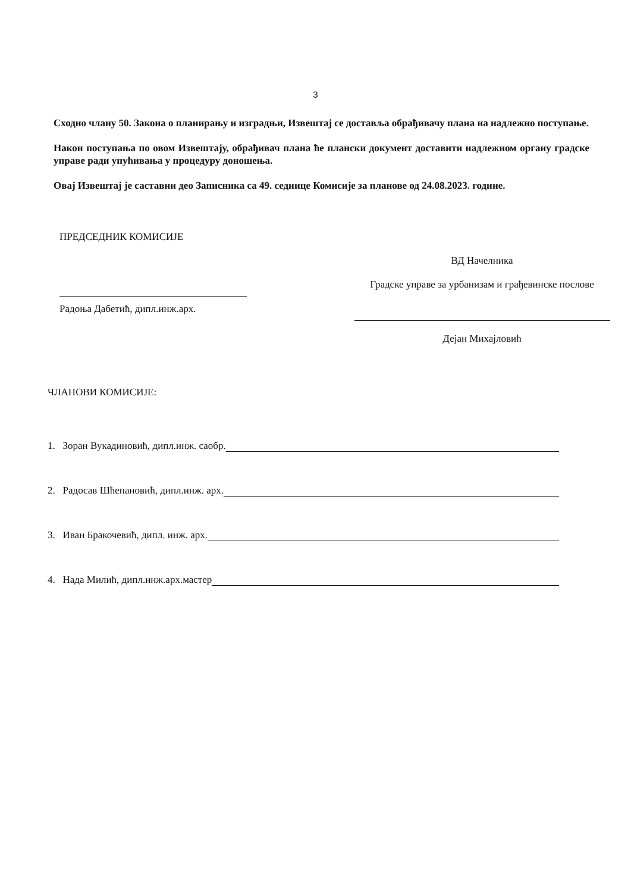3
Сходно члану 50. Закона о планирању и изградњи, Извештај се доставља обрађивачу плана на надлежно поступање.
Након поступања по овом Извештају, обрађивач плана ће плански документ доставити надлежном органу градске управе ради упућивања у процедуру доношења.
Овај Извештај је саставни део Записника са 49. седнице Комисије за планове од 24.08.2023. године.
ПРЕДСЕДНИК КОМИСИЈЕ
Радоња Дабетић, дипл.инж.арх.
ВД Начелника
Градске управе за урбанизам и грађевинске послове
Дејан Михајловић
ЧЛАНОВИ КОМИСИЈЕ:
1. Зоран Вукадиновић, дипл.инж. саобр.
2. Радосав Шћепановић, дипл.инж. арх.
3. Иван Бракочевић, дипл. инж. арх.
4. Нада Милић, дипл.инж.арх.мастер